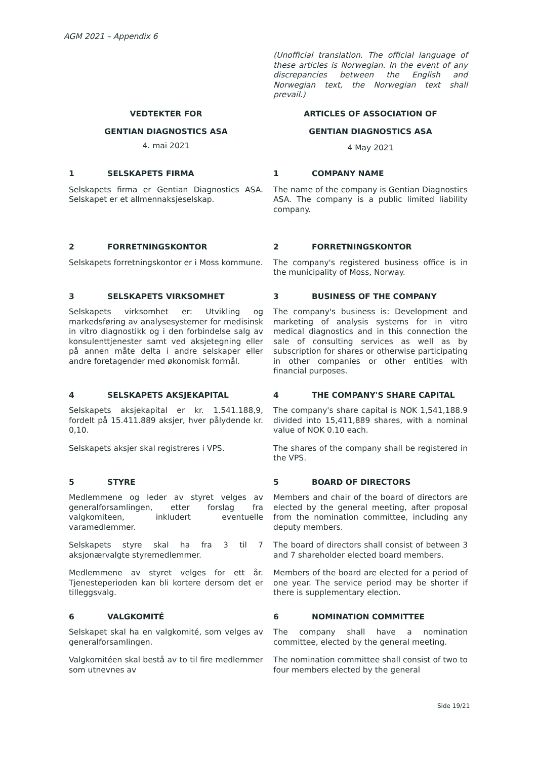AGM 2021 – Appendix 6
(Unofficial translation. The official language of these articles is Norwegian. In the event of any discrepancies between the English and Norwegian text, the Norwegian text shall prevail.)
VEDTEKTER FOR ARTICLES OF ASSOCIATION OF
GENTIAN DIAGNOSTICS ASA GENTIAN DIAGNOSTICS ASA
4. mai 2021
4 May 2021
1 SELSKAPETS FIRMA 1 COMPANY NAME
Selskapets firma er Gentian Diagnostics ASA. Selskapet er et allmennaksjeselskap.
The name of the company is Gentian Diagnostics ASA. The company is a public limited liability company.
2 FORRETNINGSKONTOR 2 FORRETNINGSKONTOR
Selskapets forretningskontor er i Moss kommune.
The company's registered business office is in the municipality of Moss, Norway.
3 SELSKAPETS VIRKSOMHET 3 BUSINESS OF THE COMPANY
Selskapets virksomhet er: Utvikling og markedsføring av analysesystemer for medisinsk in vitro diagnostikk og i den forbindelse salg av konsulenttjenester samt ved aksjetegning eller på annen måte delta i andre selskaper eller andre foretagender med økonomisk formål.
The company's business is: Development and marketing of analysis systems for in vitro medical diagnostics and in this connection the sale of consulting services as well as by subscription for shares or otherwise participating in other companies or other entities with financial purposes.
4 SELSKAPETS AKSJEKAPITAL 4 THE COMPANY'S SHARE CAPITAL
Selskapets aksjekapital er kr. 1.541.188,9, fordelt på 15.411.889 aksjer, hver pålydende kr. 0,10.
The company's share capital is NOK 1,541,188.9 divided into 15,411,889 shares, with a nominal value of NOK 0.10 each.
Selskapets aksjer skal registreres i VPS. The shares of the company shall be registered in the VPS.
5 STYRE 5 BOARD OF DIRECTORS
Medlemmene og leder av styret velges av generalforsamlingen, etter forslag fra valgkomiteen, inkludert eventuelle varamedlemmer.
Members and chair of the board of directors are elected by the general meeting, after proposal from the nomination committee, including any deputy members.
Selskapets styre skal ha fra 3 til 7 aksjonærvalgte styremedlemmer.
The board of directors shall consist of between 3 and 7 shareholder elected board members.
Medlemmene av styret velges for ett år. Tjenesteperioden kan bli kortere dersom det er tilleggsvalg.
Members of the board are elected for a period of one year. The service period may be shorter if there is supplementary election.
6 VALGKOMITÉ 6 NOMINATION COMMITTEE
Selskapet skal ha en valgkomité, som velges av generalforsamlingen.
The company shall have a nomination committee, elected by the general meeting.
Valgkomitéen skal bestå av to til fire medlemmer som utnevnes av
The nomination committee shall consist of two to four members elected by the general
Side 19/21